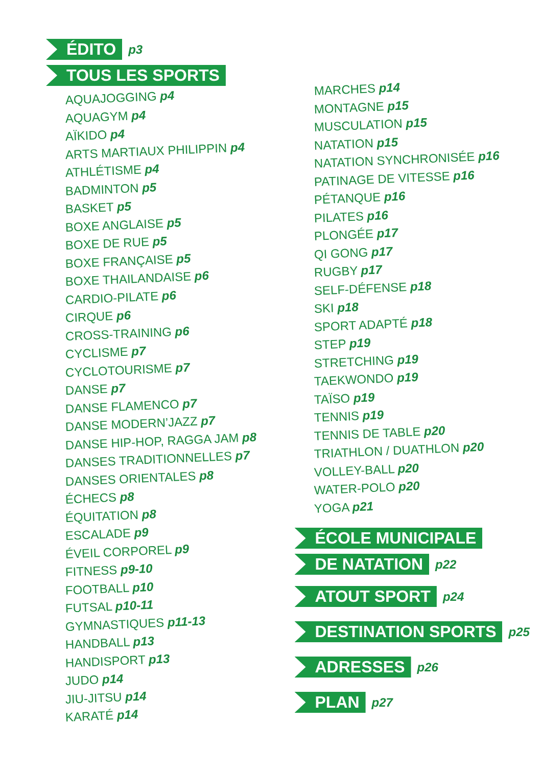ÉDITO p3
TOUS LES SPORTS
AQUAJOGGING p4
AQUAGYM p4
AÏKIDO p4
ARTS MARTIAUX PHILIPPIN p4
ATHLÉTISME p4
BADMINTON p5
BASKET p5
BOXE ANGLAISE p5
BOXE DE RUE p5
BOXE FRANÇAISE p5
BOXE THAILANDAISE p6
CARDIO-PILATE p6
CIRQUE p6
CROSS-TRAINING p6
CYCLISME p7
CYCLOTOURISME p7
DANSE p7
DANSE FLAMENCO p7
DANSE MODERN’JAZZ p7
DANSE HIP-HOP, RAGGA JAM p8
DANSES TRADITIONNELLES p7
DANSES ORIENTALES p8
ÉCHECS p8
ÉQUITATION p8
ESCALADE p9
ÉVEIL CORPOREL p9
FITNESS p9-10
FOOTBALL p10
FUTSAL p10-11
GYMNASTIQUES p11-13
HANDBALL p13
HANDISPORT p13
JUDO p14
JIU-JITSU p14
KARATÉ p14
MARCHES p14
MONTAGNE p15
MUSCULATION p15
NATATION p15
NATATION SYNCHRONISÉE p16
PATINAGE DE VITESSE p16
PÉTANQUE p16
PILATES p16
PLONGÉE p17
QI GONG p17
RUGBY p17
SELF-DÉFENSE p18
SKI p18
SPORT ADAPTÉ p18
STEP p19
STRETCHING p19
TAEKWONDO p19
TAÏSO p19
TENNIS p19
TENNIS DE TABLE p20
TRIATHLON / DUATHLON p20
VOLLEY-BALL p20
WATER-POLO p20
YOGA p21
ÉCOLE MUNICIPALE
DE NATATION p22
ATOUT SPORT p24
DESTINATION SPORTS p25
ADRESSES p26
PLAN p27